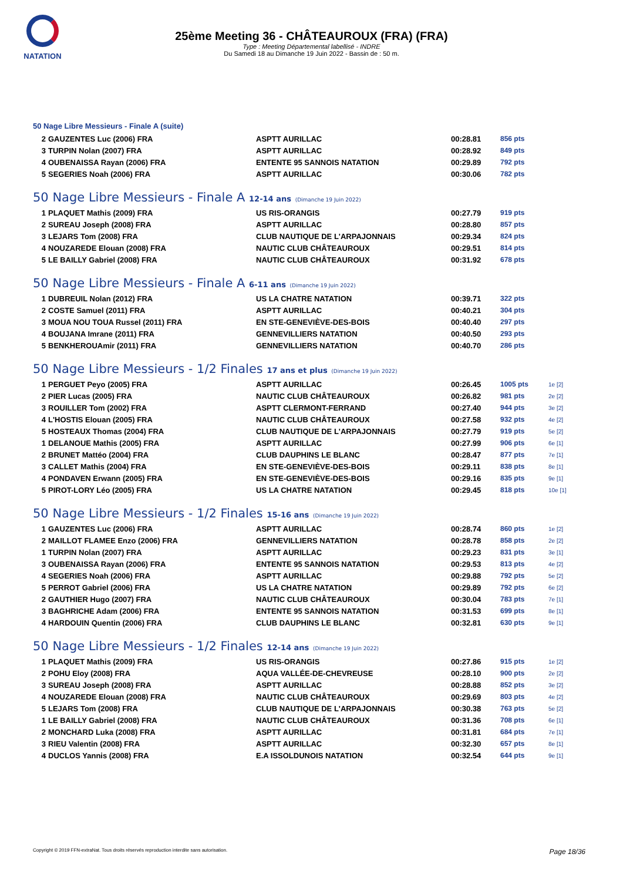NATATION
25ème Meeting 36 - CHÂTEAUROUX (FRA) (FRA)
Type : Meeting Départemental labellisé - INDRE
Du Samedi 18 au Dimanche 19 Juin 2022 - Bassin de : 50 m.
50 Nage Libre Messieurs - Finale A (suite)
| 2 | GAUZENTES Luc (2006) FRA | ASPTT AURILLAC | 00:28.81 | 856 pts | |
| 3 | TURPIN Nolan (2007) FRA | ASPTT AURILLAC | 00:28.92 | 849 pts | |
| 4 | OUBENAISSA Rayan (2006) FRA | ENTENTE 95 SANNOIS NATATION | 00:29.89 | 792 pts | |
| 5 | SEGERIES Noah (2006) FRA | ASPTT AURILLAC | 00:30.06 | 782 pts | |
50 Nage Libre Messieurs - Finale A 12-14 ans (Dimanche 19 Juin 2022)
| 1 | PLAQUET Mathis (2009) FRA | US RIS-ORANGIS | 00:27.79 | 919 pts | |
| 2 | SUREAU Joseph (2008) FRA | ASPTT AURILLAC | 00:28.80 | 857 pts | |
| 3 | LEJARS Tom (2008) FRA | CLUB NAUTIQUE DE L'ARPAJONNAIS | 00:29.34 | 824 pts | |
| 4 | NOUZAREDE Elouan (2008) FRA | NAUTIC CLUB CHÂTEAUROUX | 00:29.51 | 814 pts | |
| 5 | LE BAILLY Gabriel (2008) FRA | NAUTIC CLUB CHÂTEAUROUX | 00:31.92 | 678 pts | |
50 Nage Libre Messieurs - Finale A 6-11 ans (Dimanche 19 Juin 2022)
| 1 | DUBREUIL Nolan (2012) FRA | US LA CHATRE NATATION | 00:39.71 | 322 pts | |
| 2 | COSTE Samuel (2011) FRA | ASPTT AURILLAC | 00:40.21 | 304 pts | |
| 3 | MOUA NOU TOUA Russel (2011) FRA | EN STE-GENEVIÈVE-DES-BOIS | 00:40.40 | 297 pts | |
| 4 | BOUJANA Imrane (2011) FRA | GENNEVILLIERS NATATION | 00:40.50 | 293 pts | |
| 5 | BENKHEROUAmir (2011) FRA | GENNEVILLIERS NATATION | 00:40.70 | 286 pts | |
50 Nage Libre Messieurs - 1/2 Finales 17 ans et plus (Dimanche 19 Juin 2022)
| 1 | PERGUET Peyo (2005) FRA | ASPTT AURILLAC | 00:26.45 | 1005 pts | 1e [2] |
| 2 | PIER Lucas (2005) FRA | NAUTIC CLUB CHÂTEAUROUX | 00:26.82 | 981 pts | 2e [2] |
| 3 | ROUILLER Tom (2002) FRA | ASPTT CLERMONT-FERRAND | 00:27.40 | 944 pts | 3e [2] |
| 4 | L'HOSTIS Elouan (2005) FRA | NAUTIC CLUB CHÂTEAUROUX | 00:27.58 | 932 pts | 4e [2] |
| 5 | HOSTEAUX Thomas (2004) FRA | CLUB NAUTIQUE DE L'ARPAJONNAIS | 00:27.79 | 919 pts | 5e [2] |
| 1 | DELANOUE Mathis (2005) FRA | ASPTT AURILLAC | 00:27.99 | 906 pts | 6e [1] |
| 2 | BRUNET Mattéo (2004) FRA | CLUB DAUPHINS LE BLANC | 00:28.47 | 877 pts | 7e [1] |
| 3 | CALLET Mathis (2004) FRA | EN STE-GENEVIÈVE-DES-BOIS | 00:29.11 | 838 pts | 8e [1] |
| 4 | PONDAVEN Erwann (2005) FRA | EN STE-GENEVIÈVE-DES-BOIS | 00:29.16 | 835 pts | 9e [1] |
| 5 | PIROT-LORY Léo (2005) FRA | US LA CHATRE NATATION | 00:29.45 | 818 pts | 10e [1] |
50 Nage Libre Messieurs - 1/2 Finales 15-16 ans (Dimanche 19 Juin 2022)
| 1 | GAUZENTES Luc (2006) FRA | ASPTT AURILLAC | 00:28.74 | 860 pts | 1e [2] |
| 2 | MAILLOT FLAMEE Enzo (2006) FRA | GENNEVILLIERS NATATION | 00:28.78 | 858 pts | 2e [2] |
| 1 | TURPIN Nolan (2007) FRA | ASPTT AURILLAC | 00:29.23 | 831 pts | 3e [1] |
| 3 | OUBENAISSA Rayan (2006) FRA | ENTENTE 95 SANNOIS NATATION | 00:29.53 | 813 pts | 4e [2] |
| 4 | SEGERIES Noah (2006) FRA | ASPTT AURILLAC | 00:29.88 | 792 pts | 5e [2] |
| 5 | PERROT Gabriel (2006) FRA | US LA CHATRE NATATION | 00:29.89 | 792 pts | 6e [2] |
| 2 | GAUTHIER Hugo (2007) FRA | NAUTIC CLUB CHÂTEAUROUX | 00:30.04 | 783 pts | 7e [1] |
| 3 | BAGHRICHE Adam (2006) FRA | ENTENTE 95 SANNOIS NATATION | 00:31.53 | 699 pts | 8e [1] |
| 4 | HARDOUIN Quentin (2006) FRA | CLUB DAUPHINS LE BLANC | 00:32.81 | 630 pts | 9e [1] |
50 Nage Libre Messieurs - 1/2 Finales 12-14 ans (Dimanche 19 Juin 2022)
| 1 | PLAQUET Mathis (2009) FRA | US RIS-ORANGIS | 00:27.86 | 915 pts | 1e [2] |
| 2 | POHU Eloy (2008) FRA | AQUA VALLÉE-DE-CHEVREUSE | 00:28.10 | 900 pts | 2e [2] |
| 3 | SUREAU Joseph (2008) FRA | ASPTT AURILLAC | 00:28.88 | 852 pts | 3e [2] |
| 4 | NOUZAREDE Elouan (2008) FRA | NAUTIC CLUB CHÂTEAUROUX | 00:29.69 | 803 pts | 4e [2] |
| 5 | LEJARS Tom (2008) FRA | CLUB NAUTIQUE DE L'ARPAJONNAIS | 00:30.38 | 763 pts | 5e [2] |
| 1 | LE BAILLY Gabriel (2008) FRA | NAUTIC CLUB CHÂTEAUROUX | 00:31.36 | 708 pts | 6e [1] |
| 2 | MONCHARD Luka (2008) FRA | ASPTT AURILLAC | 00:31.81 | 684 pts | 7e [1] |
| 3 | RIEU Valentin (2008) FRA | ASPTT AURILLAC | 00:32.30 | 657 pts | 8e [1] |
| 4 | DUCLOS Yannis (2008) FRA | E.A ISSOLDUNOIS NATATION | 00:32.54 | 644 pts | 9e [1] |
Copyright © 2019 FFN-extraNat. Tous droits réservés reproduction interdite sans autorisation. Page 18/36